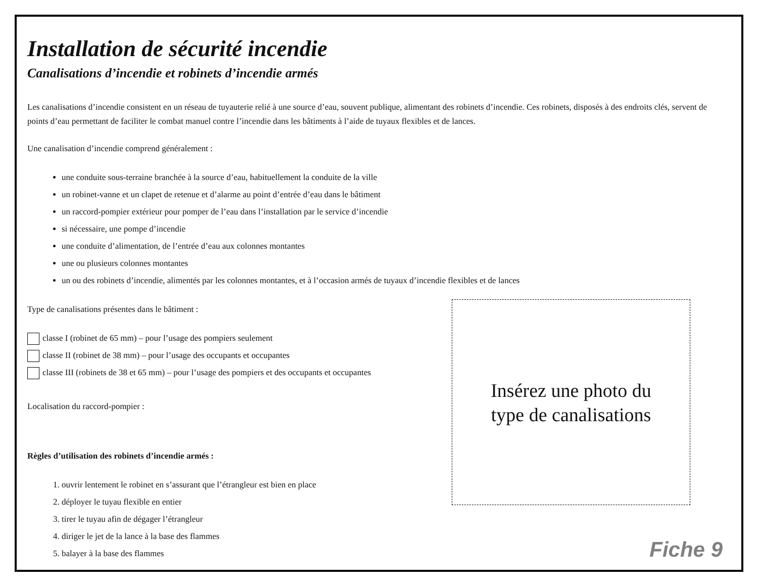Installation de sécurité incendie
Canalisations d’incendie et robinets d’incendie armés
Les canalisations d’incendie consistent en un réseau de tuyauterie relié à une source d’eau, souvent publique, alimentant des robinets d’incendie. Ces robinets, disposés à des endroits clés, servent de points d’eau permettant de faciliter le combat manuel contre l’incendie dans les bâtiments à l’aide de tuyaux flexibles et de lances.
Une canalisation d’incendie comprend généralement :
une conduite sous-terraine branchée à la source d’eau, habituellement la conduite de la ville
un robinet-vanne et un clapet de retenue et d’alarme au point d’entrée d’eau dans le bâtiment
un raccord-pompier extérieur pour pomper de l’eau dans l’installation par le service d’incendie
si nécessaire, une pompe d’incendie
une conduite d’alimentation, de l’entrée d’eau aux colonnes montantes
une ou plusieurs colonnes montantes
un ou des robinets d’incendie, alimentés par les colonnes montantes, et à l’occasion armés de tuyaux d’incendie flexibles et de lances
Type de canalisations présentes dans le bâtiment :
classe I (robinet de 65 mm) – pour l’usage des pompiers seulement
classe II (robinet de 38 mm) – pour l’usage des occupants et occupantes
classe III (robinets de 38 et 65 mm) – pour l’usage des pompiers et des occupants et occupantes
Localisation du raccord-pompier :
Règles d’utilisation des robinets d’incendie armés :
1. ouvrir lentement le robinet en s’assurant que l’étrangleur est bien en place
2. déployer le tuyau flexible en entier
3. tirer le tuyau afin de dégager l’étrangleur
4. diriger le jet de la lance à la base des flammes
5. balayer à la base des flammes
Insérez une photo du
type de canalisations
Fiche 9